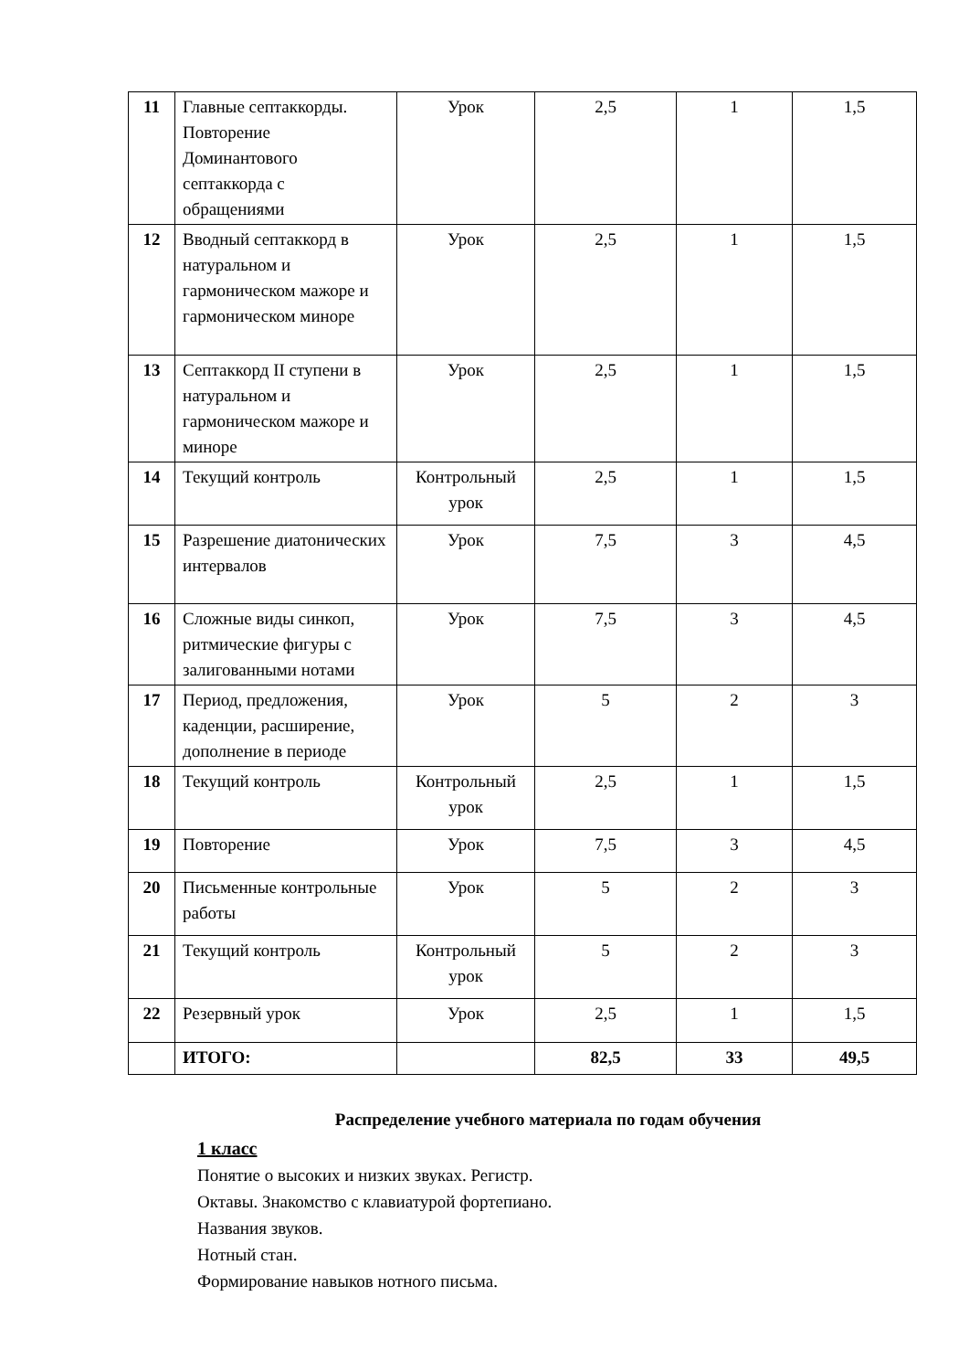| 11 | Главные септаккорды. Повторение Доминантового септаккорда с обращениями | Урок | 2,5 | 1 | 1,5 |
| 12 | Вводный септаккорд в натуральном и гармоническом мажоре и гармоническом миноре | Урок | 2,5 | 1 | 1,5 |
| 13 | Септаккорд II ступени в натуральном и гармоническом мажоре и миноре | Урок | 2,5 | 1 | 1,5 |
| 14 | Текущий контроль | Контрольный урок | 2,5 | 1 | 1,5 |
| 15 | Разрешение диатонических интервалов | Урок | 7,5 | 3 | 4,5 |
| 16 | Сложные виды синкоп, ритмические фигуры с залигованными нотами | Урок | 7,5 | 3 | 4,5 |
| 17 | Период, предложения, каденции, расширение, дополнение в периоде | Урок | 5 | 2 | 3 |
| 18 | Текущий контроль | Контрольный урок | 2,5 | 1 | 1,5 |
| 19 | Повторение | Урок | 7,5 | 3 | 4,5 |
| 20 | Письменные контрольные работы | Урок | 5 | 2 | 3 |
| 21 | Текущий контроль | Контрольный урок | 5 | 2 | 3 |
| 22 | Резервный урок | Урок | 2,5 | 1 | 1,5 |
| | ИТОГО: | | 82,5 | 33 | 49,5 |
Распределение учебного материала по годам обучения
1 класс
Понятие о высоких и низких звуках. Регистр.
Октавы. Знакомство с клавиатурой фортепиано.
Названия звуков.
Нотный стан.
Формирование навыков нотного письма.